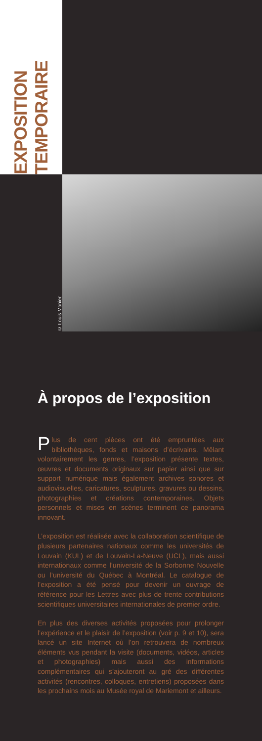EXPOSITION
TEMPORAIRE
© Louis Monier.
À propos de l’exposition
Plus de cent pièces ont été empruntées aux bibliothèques, fonds et maisons d’écrivains. Mêlant volontairement les genres, l’exposition présente textes, œuvres et documents originaux sur papier ainsi que sur support numérique mais également archives sonores et audiovisuelles, caricatures, sculptures, gravures ou dessins, photographies et créations contemporaines. Objets personnels et mises en scènes terminent ce panorama innovant.
L’exposition est réalisée avec la collaboration scientifique de plusieurs partenaires nationaux comme les universités de Louvain (KUL) et de Louvain-La-Neuve (UCL), mais aussi internationaux comme l’université de la Sorbonne Nouvelle ou l’université du Québec à Montréal. Le catalogue de l’exposition a été pensé pour devenir un ouvrage de référence pour les Lettres avec plus de trente contributions scientifiques universitaires internationales de premier ordre.
En plus des diverses activités proposées pour prolonger l’expérience et le plaisir de l’exposition (voir p. 9 et 10), sera lancé un site Internet où l’on retrouvera de nombreux éléments vus pendant la visite (documents, vidéos, articles et photographies) mais aussi des informations complémentaires qui s’ajouteront au gré des différentes activités (rencontres, colloques, entretiens) proposées dans les prochains mois au Musée royal de Mariemont et ailleurs.